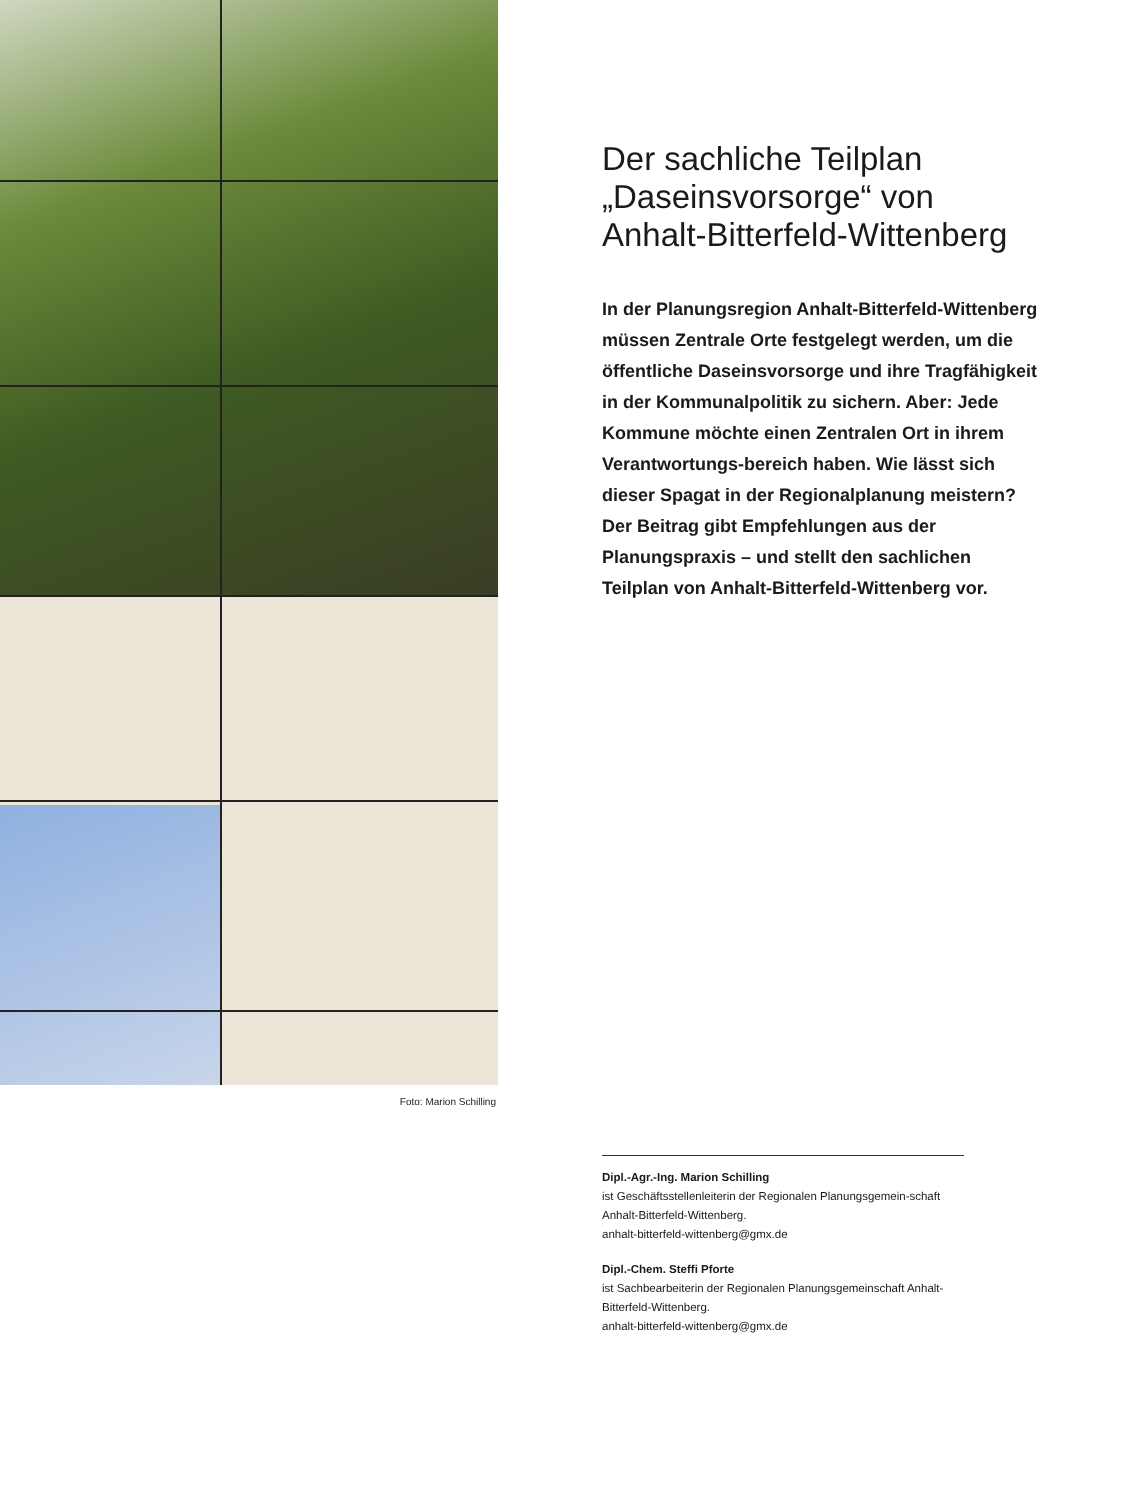Der sachliche Teilplan „Daseinsvorsorge“ von Anhalt-Bitterfeld-Wittenberg
In der Planungsregion Anhalt-Bitterfeld-Wittenberg müssen Zentrale Orte festgelegt werden, um die öffentliche Daseinsvorsorge und ihre Tragfähigkeit in der Kommunalpolitik zu sichern. Aber: Jede Kommune möchte einen Zentralen Ort in ihrem Verantwortungs-bereich haben. Wie lässt sich dieser Spagat in der Regionalplanung meistern? Der Beitrag gibt Empfehlungen aus der Planungspraxis – und stellt den sachlichen Teilplan von Anhalt-Bitterfeld-Wittenberg vor.
Foto: Marion Schilling
Dipl.-Agr.-Ing. Marion Schilling
ist Geschäftsstellenleiterin der Regionalen Planungsgemein-schaft Anhalt-Bitterfeld-Wittenberg.
anhalt-bitterfeld-wittenberg@gmx.de
Dipl.-Chem. Steffi Pforte
ist Sachbearbeiterin der Regionalen Planungsgemeinschaft Anhalt-Bitterfeld-Wittenberg.
anhalt-bitterfeld-wittenberg@gmx.de